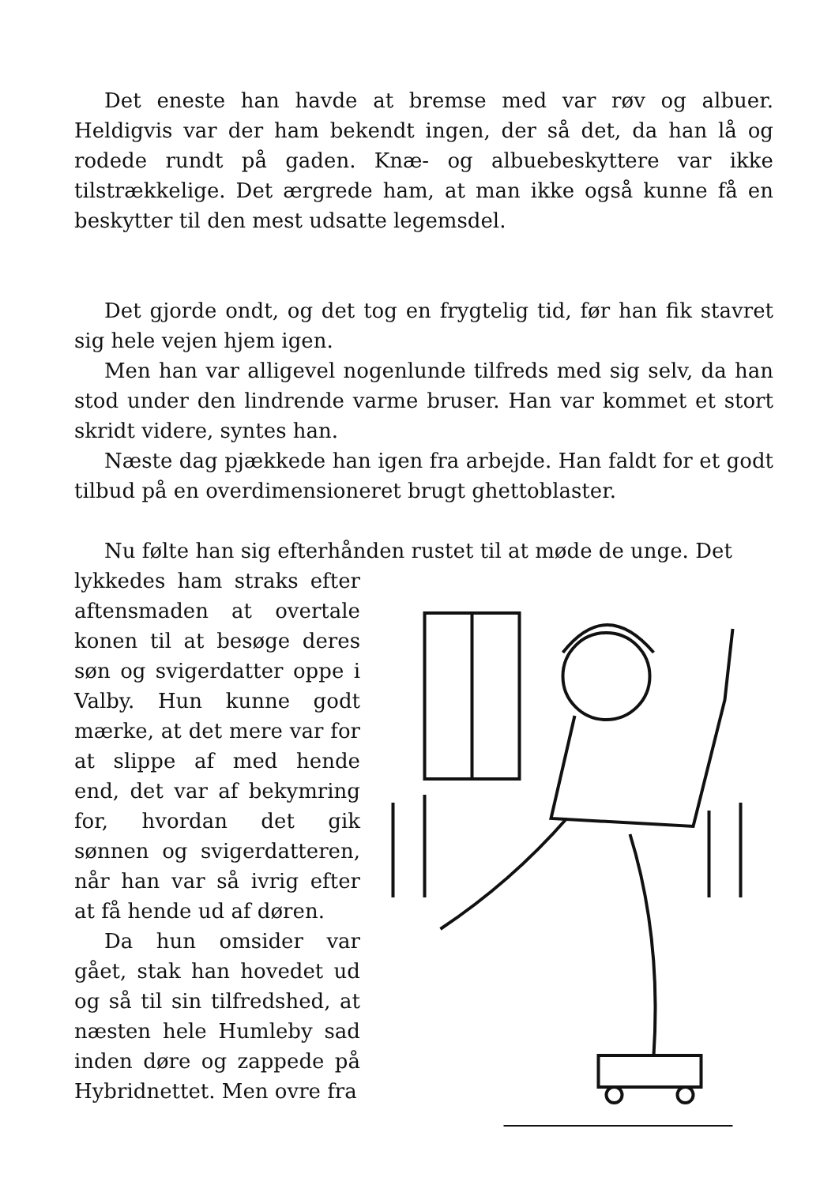Det eneste han havde at bremse med var røv og albuer. Heldigvis var der ham bekendt ingen, der så det, da han lå og rodede rundt på gaden. Knæ- og albuebeskyttere var ikke tilstrækkelige. Det ærgrede ham, at man ikke også kunne få en beskytter til den mest udsatte legemsdel.
Det gjorde ondt, og det tog en frygtelig tid, før han fik stavret sig hele vejen hjem igen.
Men han var alligevel nogenlunde tilfreds med sig selv, da han stod under den lindrende varme bruser. Han var kommet et stort skridt videre, syntes han.
Næste dag pjækkede han igen fra arbejde. Han faldt for et godt tilbud på en overdimensioneret brugt ghettoblaster.
Nu følte han sig efterhånden rustet til at møde de unge. Det
lykkedes ham straks efter aftensmaden at overtale konen til at besøge deres søn og svigerdatter oppe i Valby. Hun kunne godt mærke, at det mere var for at slippe af med hende end, det var af bekymring for, hvordan det gik sønnen og svigerdatteren, når han var så ivrig efter at få hende ud af døren.
Da hun omsider var gået, stak han hovedet ud og så til sin tilfredshed, at næsten hele Humleby sad inden døre og zappede på Hybridnettet. Men ovre fra